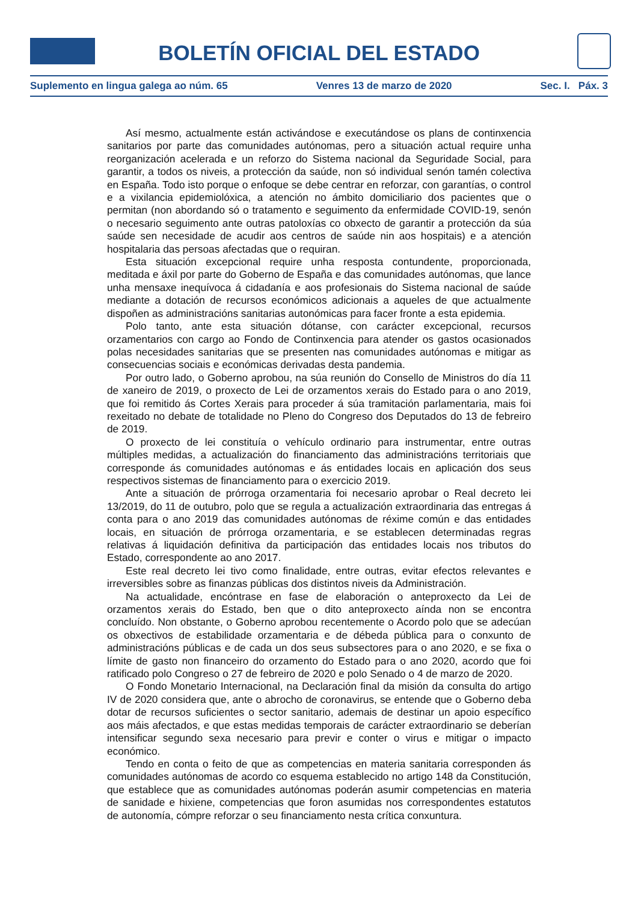BOLETÍN OFICIAL DEL ESTADO
Suplemento en lingua galega ao núm. 65 Venres 13 de marzo de 2020 Sec. I. Páx. 3
Así mesmo, actualmente están activándose e executándose os plans de continxencia sanitarios por parte das comunidades autónomas, pero a situación actual require unha reorganización acelerada e un reforzo do Sistema nacional da Seguridade Social, para garantir, a todos os niveis, a protección da saúde, non só individual senón tamén colectiva en España. Todo isto porque o enfoque se debe centrar en reforzar, con garantías, o control e a vixilancia epidemiolóxica, a atención no ámbito domiciliario dos pacientes que o permitan (non abordando só o tratamento e seguimento da enfermidade COVID-19, senón o necesario seguimento ante outras patoloxías co obxecto de garantir a protección da súa saúde sen necesidade de acudir aos centros de saúde nin aos hospitais) e a atención hospitalaria das persoas afectadas que o requiran.
Esta situación excepcional require unha resposta contundente, proporcionada, meditada e áxil por parte do Goberno de España e das comunidades autónomas, que lance unha mensaxe inequívoca á cidadanía e aos profesionais do Sistema nacional de saúde mediante a dotación de recursos económicos adicionais a aqueles de que actualmente dispoñen as administracións sanitarias autonómicas para facer fronte a esta epidemia.
Polo tanto, ante esta situación dótanse, con carácter excepcional, recursos orzamentarios con cargo ao Fondo de Continxencia para atender os gastos ocasionados polas necesidades sanitarias que se presenten nas comunidades autónomas e mitigar as consecuencias sociais e económicas derivadas desta pandemia.
Por outro lado, o Goberno aprobou, na súa reunión do Consello de Ministros do día 11 de xaneiro de 2019, o proxecto de Lei de orzamentos xerais do Estado para o ano 2019, que foi remitido ás Cortes Xerais para proceder á súa tramitación parlamentaria, mais foi rexeitado no debate de totalidade no Pleno do Congreso dos Deputados do 13 de febreiro de 2019.
O proxecto de lei constituía o vehículo ordinario para instrumentar, entre outras múltiples medidas, a actualización do financiamento das administracións territoriais que corresponde ás comunidades autónomas e ás entidades locais en aplicación dos seus respectivos sistemas de financiamento para o exercicio 2019.
Ante a situación de prórroga orzamentaria foi necesario aprobar o Real decreto lei 13/2019, do 11 de outubro, polo que se regula a actualización extraordinaria das entregas á conta para o ano 2019 das comunidades autónomas de réxime común e das entidades locais, en situación de prórroga orzamentaria, e se establecen determinadas regras relativas á liquidación definitiva da participación das entidades locais nos tributos do Estado, correspondente ao ano 2017.
Este real decreto lei tivo como finalidade, entre outras, evitar efectos relevantes e irreversibles sobre as finanzas públicas dos distintos niveis da Administración.
Na actualidade, encóntrase en fase de elaboración o anteproxecto da Lei de orzamentos xerais do Estado, ben que o dito anteproxecto aínda non se encontra concluído. Non obstante, o Goberno aprobou recentemente o Acordo polo que se adecúan os obxectivos de estabilidade orzamentaria e de débeda pública para o conxunto de administracións públicas e de cada un dos seus subsectores para o ano 2020, e se fixa o límite de gasto non financeiro do orzamento do Estado para o ano 2020, acordo que foi ratificado polo Congreso o 27 de febreiro de 2020 e polo Senado o 4 de marzo de 2020.
O Fondo Monetario Internacional, na Declaración final da misión da consulta do artigo IV de 2020 considera que, ante o abrocho de coronavirus, se entende que o Goberno deba dotar de recursos suficientes o sector sanitario, ademais de destinar un apoio específico aos máis afectados, e que estas medidas temporais de carácter extraordinario se deberían intensificar segundo sexa necesario para previr e conter o virus e mitigar o impacto económico.
Tendo en conta o feito de que as competencias en materia sanitaria corresponden ás comunidades autónomas de acordo co esquema establecido no artigo 148 da Constitución, que establece que as comunidades autónomas poderán asumir competencias en materia de sanidade e hixiene, competencias que foron asumidas nos correspondentes estatutos de autonomía, cómpre reforzar o seu financiamento nesta crítica conxuntura.